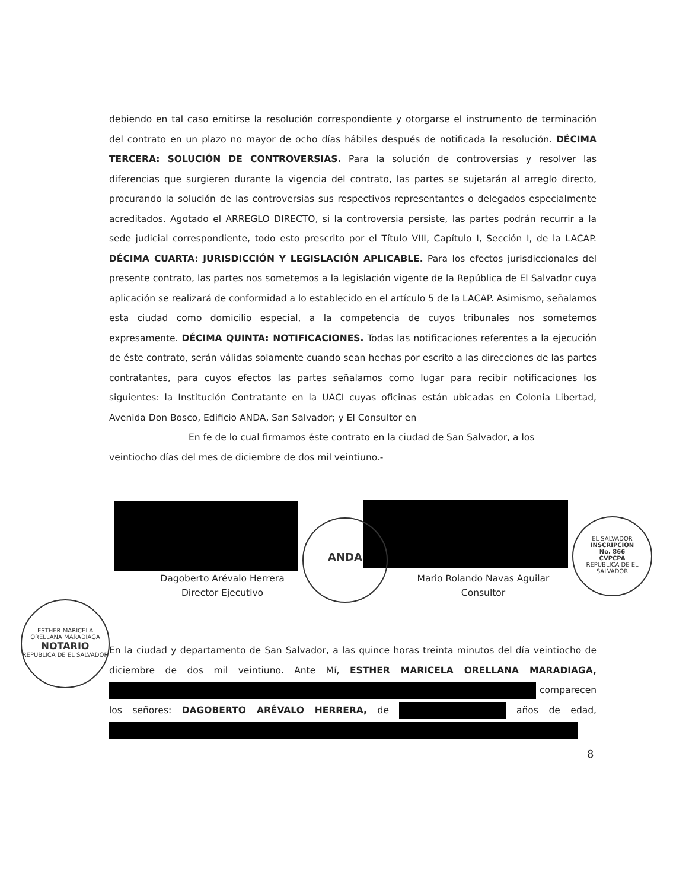debiendo en tal caso emitirse la resolución correspondiente y otorgarse el instrumento de terminación del contrato en un plazo no mayor de ocho días hábiles después de notificada la resolución. DÉCIMA TERCERA: SOLUCIÓN DE CONTROVERSIAS. Para la solución de controversias y resolver las diferencias que surgieren durante la vigencia del contrato, las partes se sujetarán al arreglo directo, procurando la solución de las controversias sus respectivos representantes o delegados especialmente acreditados. Agotado el ARREGLO DIRECTO, si la controversia persiste, las partes podrán recurrir a la sede judicial correspondiente, todo esto prescrito por el Título VIII, Capítulo I, Sección I, de la LACAP. DÉCIMA CUARTA: JURISDICCIÓN Y LEGISLACIÓN APLICABLE. Para los efectos jurisdiccionales del presente contrato, las partes nos sometemos a la legislación vigente de la República de El Salvador cuya aplicación se realizará de conformidad a lo establecido en el artículo 5 de la LACAP. Asimismo, señalamos esta ciudad como domicilio especial, a la competencia de cuyos tribunales nos sometemos expresamente. DÉCIMA QUINTA: NOTIFICACIONES. Todas las notificaciones referentes a la ejecución de éste contrato, serán válidas solamente cuando sean hechas por escrito a las direcciones de las partes contratantes, para cuyos efectos las partes señalamos como lugar para recibir notificaciones los siguientes: la Institución Contratante en la UACI cuyas oficinas están ubicadas en Colonia Libertad, Avenida Don Bosco, Edificio ANDA, San Salvador; y El Consultor en
En fe de lo cual firmamos éste contrato en la ciudad de San Salvador, a los
veintiocho días del mes de diciembre de dos mil veintiuno.-
Dagoberto Arévalo Herrera
Director Ejecutivo
Mario Rolando Navas Aguilar
Consultor
ANDA
EL SALVADOR
INSCRIPCION
No. 866
CVPCPA
REPUBLICA DE EL SALVADOR
ESTHER MARICELA ORELLANA MARADIAGA
NOTARIO
REPUBLICA DE EL SALVADOR
En la ciudad y departamento de San Salvador, a las quince horas treinta minutos del día veintiocho de diciembre de dos mil veintiuno. Ante Mí, ESTHER MARICELA ORELLANA MARADIAGA, comparecen los señores: DAGOBERTO ARÉVALO HERRERA, de años de edad,
8